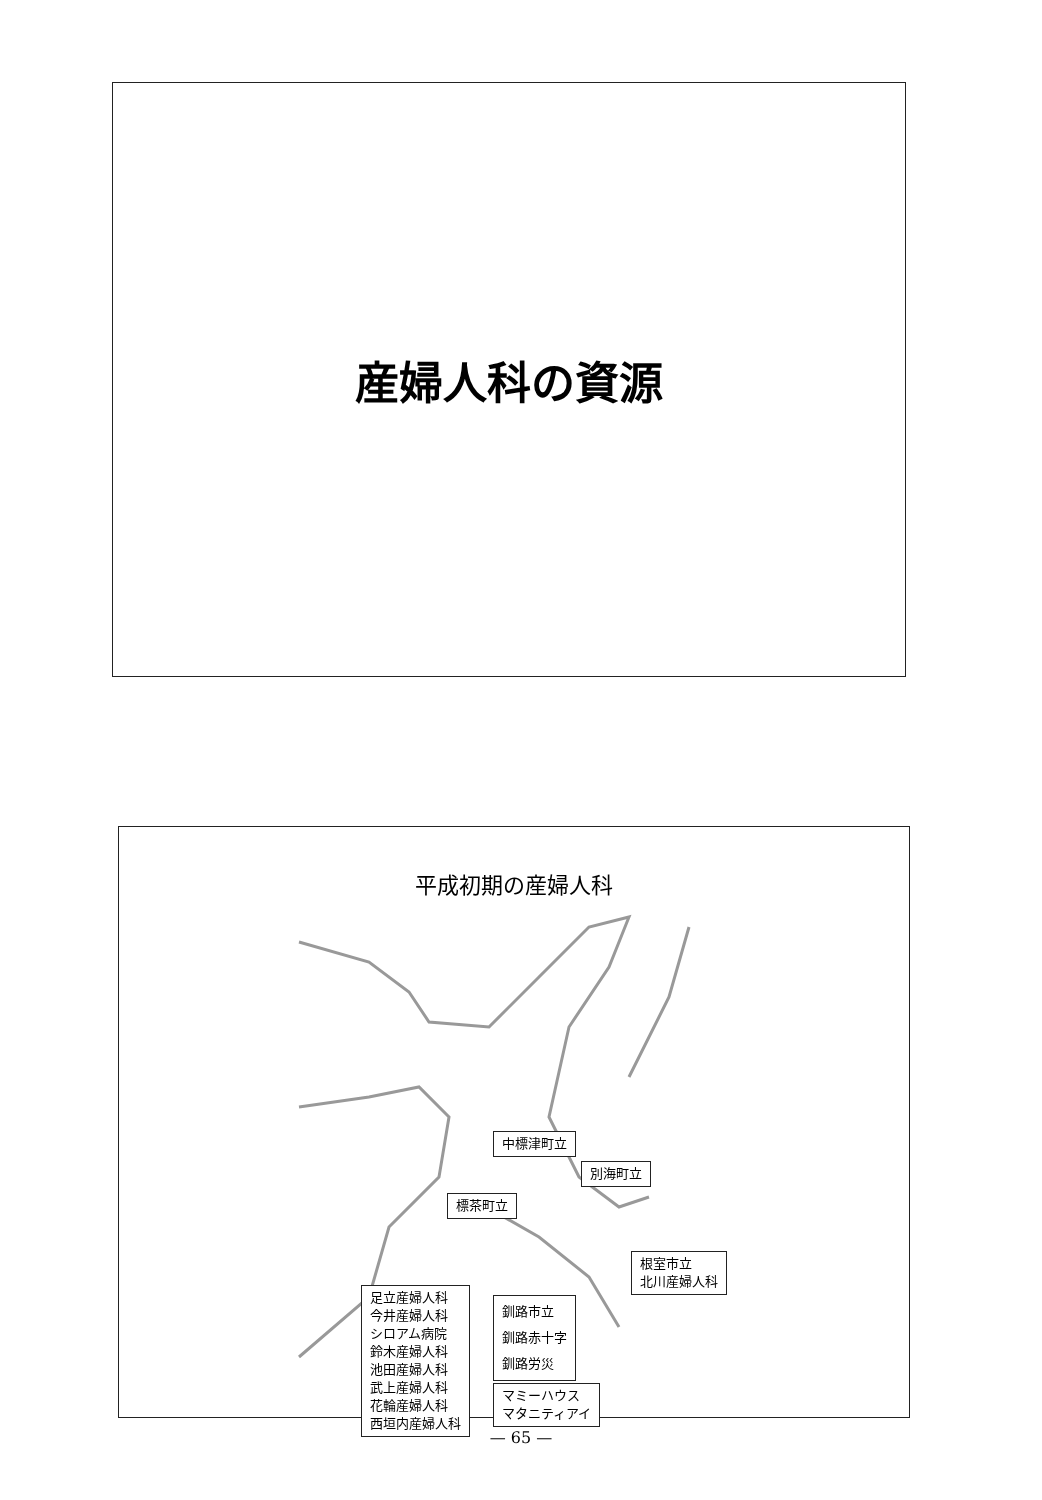産婦人科の資源
平成初期の産婦人科
中標津町立
別海町立
標茶町立
根室市立
北川産婦人科
足立産婦人科
今井産婦人科
シロアム病院
鈴木産婦人科
池田産婦人科
武上産婦人科
花輪産婦人科
西垣内産婦人科
釧路市立
釧路赤十字
釧路労災
マミーハウス
マタニティアイ
— 65 —